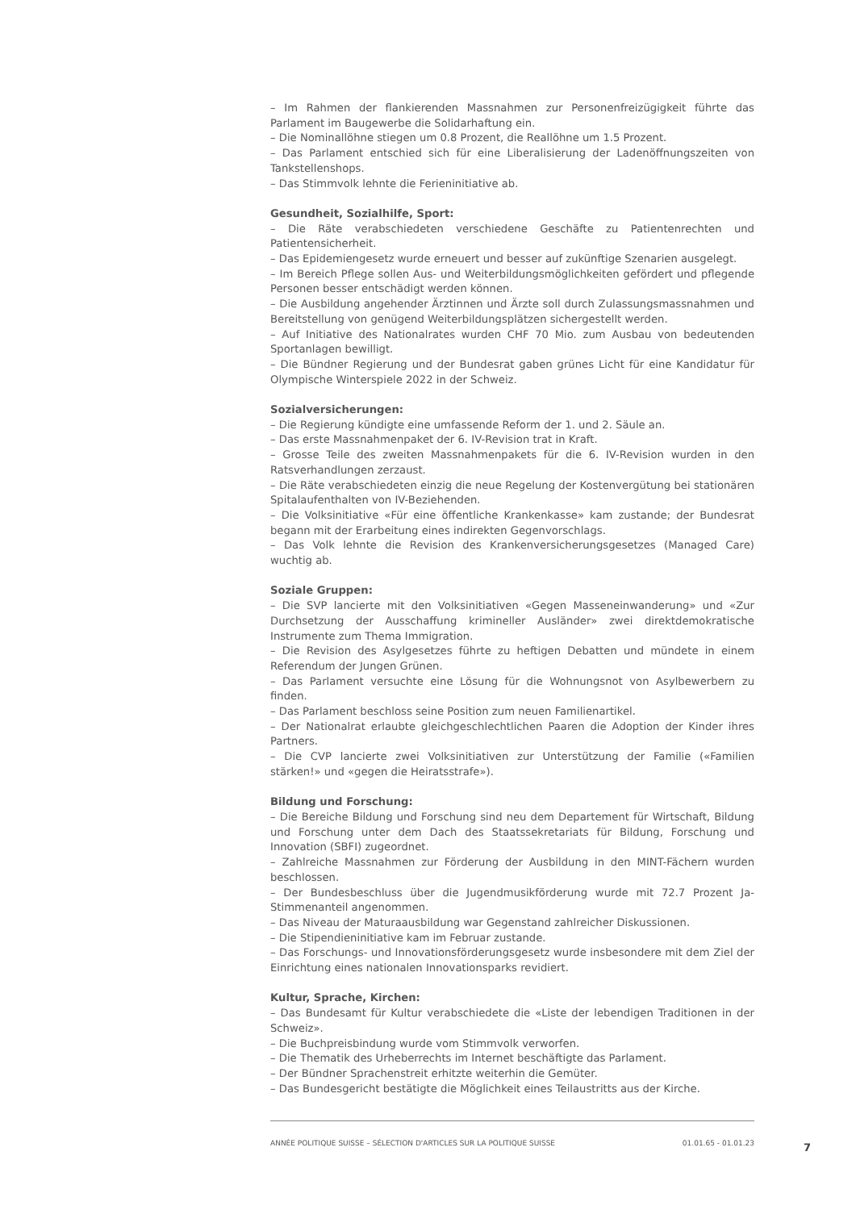– Im Rahmen der flankierenden Massnahmen zur Personenfreizügigkeit führte das Parlament im Baugewerbe die Solidarhaftung ein.
– Die Nominallöhne stiegen um 0.8 Prozent, die Reallöhne um 1.5 Prozent.
– Das Parlament entschied sich für eine Liberalisierung der Ladenöffnungszeiten von Tankstellenshops.
– Das Stimmvolk lehnte die Ferieninitiative ab.
Gesundheit, Sozialhilfe, Sport:
– Die Räte verabschiedeten verschiedene Geschäfte zu Patientenrechten und Patientensicherheit.
– Das Epidemiengesetz wurde erneuert und besser auf zukünftige Szenarien ausgelegt.
– Im Bereich Pflege sollen Aus- und Weiterbildungsmöglichkeiten gefördert und pflegende Personen besser entschädigt werden können.
– Die Ausbildung angehender Ärztinnen und Ärzte soll durch Zulassungsmassnahmen und Bereitstellung von genügend Weiterbildungsplätzen sichergestellt werden.
– Auf Initiative des Nationalrates wurden CHF 70 Mio. zum Ausbau von bedeutenden Sportanlagen bewilligt.
– Die Bündner Regierung und der Bundesrat gaben grünes Licht für eine Kandidatur für Olympische Winterspiele 2022 in der Schweiz.
Sozialversicherungen:
– Die Regierung kündigte eine umfassende Reform der 1. und 2. Säule an.
– Das erste Massnahmenpaket der 6. IV-Revision trat in Kraft.
– Grosse Teile des zweiten Massnahmenpakets für die 6. IV-Revision wurden in den Ratsverhandlungen zerzaust.
– Die Räte verabschiedeten einzig die neue Regelung der Kostenvergütung bei stationären Spitalaufenthalten von IV-Beziehenden.
– Die Volksinitiative «Für eine öffentliche Krankenkasse» kam zustande; der Bundesrat begann mit der Erarbeitung eines indirekten Gegenvorschlags.
– Das Volk lehnte die Revision des Krankenversicherungsgesetzes (Managed Care) wuchtig ab.
Soziale Gruppen:
– Die SVP lancierte mit den Volksinitiativen «Gegen Masseneinwanderung» und «Zur Durchsetzung der Ausschaffung krimineller Ausländer» zwei direktdemokratische Instrumente zum Thema Immigration.
– Die Revision des Asylgesetzes führte zu heftigen Debatten und mündete in einem Referendum der Jungen Grünen.
– Das Parlament versuchte eine Lösung für die Wohnungsnot von Asylbewerbern zu finden.
– Das Parlament beschloss seine Position zum neuen Familienartikel.
– Der Nationalrat erlaubte gleichgeschlechtlichen Paaren die Adoption der Kinder ihres Partners.
– Die CVP lancierte zwei Volksinitiativen zur Unterstützung der Familie («Familien stärken!» und «gegen die Heiratsstrafe»).
Bildung und Forschung:
– Die Bereiche Bildung und Forschung sind neu dem Departement für Wirtschaft, Bildung und Forschung unter dem Dach des Staatssekretariats für Bildung, Forschung und Innovation (SBFI) zugeordnet.
– Zahlreiche Massnahmen zur Förderung der Ausbildung in den MINT-Fächern wurden beschlossen.
– Der Bundesbeschluss über die Jugendmusikförderung wurde mit 72.7 Prozent Ja-Stimmenanteil angenommen.
– Das Niveau der Maturaausbildung war Gegenstand zahlreicher Diskussionen.
– Die Stipendieninitiative kam im Februar zustande.
– Das Forschungs- und Innovationsförderungsgesetz wurde insbesondere mit dem Ziel der Einrichtung eines nationalen Innovationsparks revidiert.
Kultur, Sprache, Kirchen:
– Das Bundesamt für Kultur verabschiedete die «Liste der lebendigen Traditionen in der Schweiz».
– Die Buchpreisbindung wurde vom Stimmvolk verworfen.
– Die Thematik des Urheberrechts im Internet beschäftigte das Parlament.
– Der Bündner Sprachenstreit erhitzte weiterhin die Gemüter.
– Das Bundesgericht bestätigte die Möglichkeit eines Teilaustritts aus der Kirche.
ANNÉE POLITIQUE SUISSE – SÉLECTION D'ARTICLES SUR LA POLITIQUE SUISSE 01.01.65 - 01.01.23
7